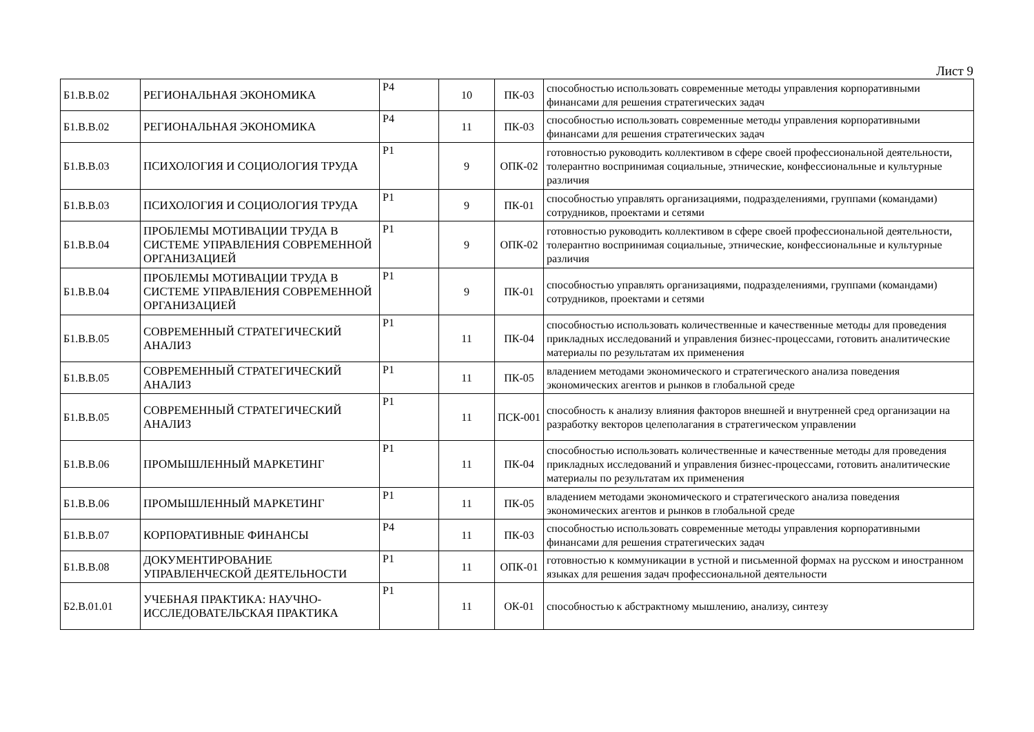Лист 9
| Б1.В.В.02 | РЕГИОНАЛЬНАЯ ЭКОНОМИКА | Р4 | 10 | ПК-03 | способностью использовать современные методы управления корпоративными финансами для решения стратегических задач |
| Б1.В.В.02 | РЕГИОНАЛЬНАЯ ЭКОНОМИКА | Р4 | 11 | ПК-03 | способностью использовать современные методы управления корпоративными финансами для решения стратегических задач |
| Б1.В.В.03 | ПСИХОЛОГИЯ И СОЦИОЛОГИЯ ТРУДА | Р1 | 9 | ОПК-02 | готовностью руководить коллективом в сфере своей профессиональной деятельности, толерантно воспринимая социальные, этнические, конфессиональные и культурные различия |
| Б1.В.В.03 | ПСИХОЛОГИЯ И СОЦИОЛОГИЯ ТРУДА | Р1 | 9 | ПК-01 | способностью управлять организациями, подразделениями, группами (командами) сотрудников, проектами и сетями |
| Б1.В.В.04 | ПРОБЛЕМЫ МОТИВАЦИИ ТРУДА В СИСТЕМЕ УПРАВЛЕНИЯ СОВРЕМЕННОЙ ОРГАНИЗАЦИЕЙ | Р1 | 9 | ОПК-02 | готовностью руководить коллективом в сфере своей профессиональной деятельности, толерантно воспринимая социальные, этнические, конфессиональные и культурные различия |
| Б1.В.В.04 | ПРОБЛЕМЫ МОТИВАЦИИ ТРУДА В СИСТЕМЕ УПРАВЛЕНИЯ СОВРЕМЕННОЙ ОРГАНИЗАЦИЕЙ | Р1 | 9 | ПК-01 | способностью управлять организациями, подразделениями, группами (командами) сотрудников, проектами и сетями |
| Б1.В.В.05 | СОВРЕМЕННЫЙ СТРАТЕГИЧЕСКИЙ АНАЛИЗ | Р1 | 11 | ПК-04 | способностью использовать количественные и качественные методы для проведения прикладных исследований и управления бизнес-процессами, готовить аналитические материалы по результатам их применения |
| Б1.В.В.05 | СОВРЕМЕННЫЙ СТРАТЕГИЧЕСКИЙ АНАЛИЗ | Р1 | 11 | ПК-05 | владением методами экономического и стратегического анализа поведения экономических агентов и рынков в глобальной среде |
| Б1.В.В.05 | СОВРЕМЕННЫЙ СТРАТЕГИЧЕСКИЙ АНАЛИЗ | Р1 | 11 | ПСК-001 | способность к анализу влияния факторов внешней и внутренней сред организации на разработку векторов целеполагания в стратегическом управлении |
| Б1.В.В.06 | ПРОМЫШЛЕННЫЙ МАРКЕТИНГ | Р1 | 11 | ПК-04 | способностью использовать количественные и качественные методы для проведения прикладных исследований и управления бизнес-процессами, готовить аналитические материалы по результатам их применения |
| Б1.В.В.06 | ПРОМЫШЛЕННЫЙ МАРКЕТИНГ | Р1 | 11 | ПК-05 | владением методами экономического и стратегического анализа поведения экономических агентов и рынков в глобальной среде |
| Б1.В.В.07 | КОРПОРАТИВНЫЕ ФИНАНСЫ | Р4 | 11 | ПК-03 | способностью использовать современные методы управления корпоративными финансами для решения стратегических задач |
| Б1.В.В.08 | ДОКУМЕНТИРОВАНИЕ УПРАВЛЕНЧЕСКОЙ ДЕЯТЕЛЬНОСТИ | Р1 | 11 | ОПК-01 | готовностью к коммуникации в устной и письменной формах на русском и иностранном языках для решения задач профессиональной деятельности |
| Б2.В.01.01 | УЧЕБНАЯ ПРАКТИКА: НАУЧНО-ИССЛЕДОВАТЕЛЬСКАЯ ПРАКТИКА | Р1 | 11 | ОК-01 | способностью к абстрактному мышлению, анализу, синтезу |